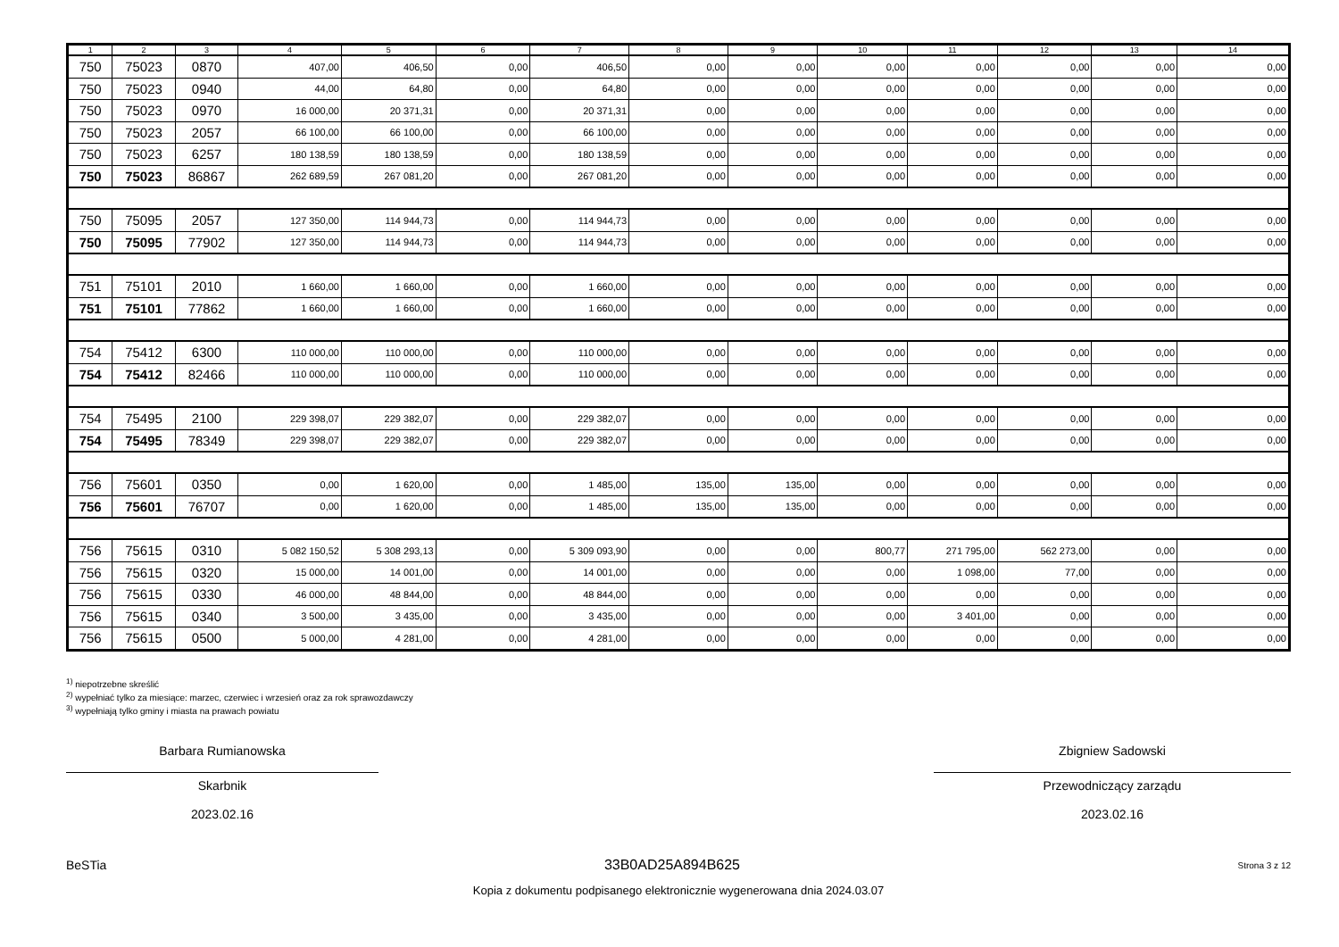| 1 | 2 | 3 | 4 | 5 | 6 | 7 | 8 | 9 | 10 | 11 | 12 | 13 | 14 |
| --- | --- | --- | --- | --- | --- | --- | --- | --- | --- | --- | --- | --- | --- |
| 750 | 75023 | 0870 | 407,00 | 406,50 | 0,00 | 406,50 | 0,00 | 0,00 | 0,00 | 0,00 | 0,00 | 0,00 | 0,00 |
| 750 | 75023 | 0940 | 44,00 | 64,80 | 0,00 | 64,80 | 0,00 | 0,00 | 0,00 | 0,00 | 0,00 | 0,00 | 0,00 |
| 750 | 75023 | 0970 | 16 000,00 | 20 371,31 | 0,00 | 20 371,31 | 0,00 | 0,00 | 0,00 | 0,00 | 0,00 | 0,00 | 0,00 |
| 750 | 75023 | 2057 | 66 100,00 | 66 100,00 | 0,00 | 66 100,00 | 0,00 | 0,00 | 0,00 | 0,00 | 0,00 | 0,00 | 0,00 |
| 750 | 75023 | 6257 | 180 138,59 | 180 138,59 | 0,00 | 180 138,59 | 0,00 | 0,00 | 0,00 | 0,00 | 0,00 | 0,00 | 0,00 |
| 750 | 75023 | 86867 | 262 689,59 | 267 081,20 | 0,00 | 267 081,20 | 0,00 | 0,00 | 0,00 | 0,00 | 0,00 | 0,00 | 0,00 |
| 750 | 75095 | 2057 | 127 350,00 | 114 944,73 | 0,00 | 114 944,73 | 0,00 | 0,00 | 0,00 | 0,00 | 0,00 | 0,00 | 0,00 |
| 750 | 75095 | 77902 | 127 350,00 | 114 944,73 | 0,00 | 114 944,73 | 0,00 | 0,00 | 0,00 | 0,00 | 0,00 | 0,00 | 0,00 |
| 751 | 75101 | 2010 | 1 660,00 | 1 660,00 | 0,00 | 1 660,00 | 0,00 | 0,00 | 0,00 | 0,00 | 0,00 | 0,00 | 0,00 |
| 751 | 75101 | 77862 | 1 660,00 | 1 660,00 | 0,00 | 1 660,00 | 0,00 | 0,00 | 0,00 | 0,00 | 0,00 | 0,00 | 0,00 |
| 754 | 75412 | 6300 | 110 000,00 | 110 000,00 | 0,00 | 110 000,00 | 0,00 | 0,00 | 0,00 | 0,00 | 0,00 | 0,00 | 0,00 |
| 754 | 75412 | 82466 | 110 000,00 | 110 000,00 | 0,00 | 110 000,00 | 0,00 | 0,00 | 0,00 | 0,00 | 0,00 | 0,00 | 0,00 |
| 754 | 75495 | 2100 | 229 398,07 | 229 382,07 | 0,00 | 229 382,07 | 0,00 | 0,00 | 0,00 | 0,00 | 0,00 | 0,00 | 0,00 |
| 754 | 75495 | 78349 | 229 398,07 | 229 382,07 | 0,00 | 229 382,07 | 0,00 | 0,00 | 0,00 | 0,00 | 0,00 | 0,00 | 0,00 |
| 756 | 75601 | 0350 | 0,00 | 1 620,00 | 0,00 | 1 485,00 | 135,00 | 135,00 | 0,00 | 0,00 | 0,00 | 0,00 | 0,00 |
| 756 | 75601 | 76707 | 0,00 | 1 620,00 | 0,00 | 1 485,00 | 135,00 | 135,00 | 0,00 | 0,00 | 0,00 | 0,00 | 0,00 |
| 756 | 75615 | 0310 | 5 082 150,52 | 5 308 293,13 | 0,00 | 5 309 093,90 | 0,00 | 0,00 | 800,77 | 271 795,00 | 562 273,00 | 0,00 | 0,00 |
| 756 | 75615 | 0320 | 15 000,00 | 14 001,00 | 0,00 | 14 001,00 | 0,00 | 0,00 | 0,00 | 1 098,00 | 77,00 | 0,00 | 0,00 |
| 756 | 75615 | 0330 | 46 000,00 | 48 844,00 | 0,00 | 48 844,00 | 0,00 | 0,00 | 0,00 | 0,00 | 0,00 | 0,00 | 0,00 |
| 756 | 75615 | 0340 | 3 500,00 | 3 435,00 | 0,00 | 3 435,00 | 0,00 | 0,00 | 0,00 | 3 401,00 | 0,00 | 0,00 | 0,00 |
| 756 | 75615 | 0500 | 5 000,00 | 4 281,00 | 0,00 | 4 281,00 | 0,00 | 0,00 | 0,00 | 0,00 | 0,00 | 0,00 | 0,00 |
<sup>1)</sup> niepotrzebne skreślić
<sup>2)</sup> wypełniać tylko za miesiące: marzec, czerwiec i wrzesień oraz za rok sprawozdawczy
<sup>3)</sup> wypełniają tylko gminy i miasta na prawach powiatu
Barbara Rumianowska
Skarbnik
2023.02.16
Zbigniew Sadowski
Przewodniczący zarządu
2023.02.16
BeSTia 33B0AD25A894B625 Strona 3 z 12
Kopia z dokumentu podpisanego elektronicznie wygenerowana dnia 2024.03.07